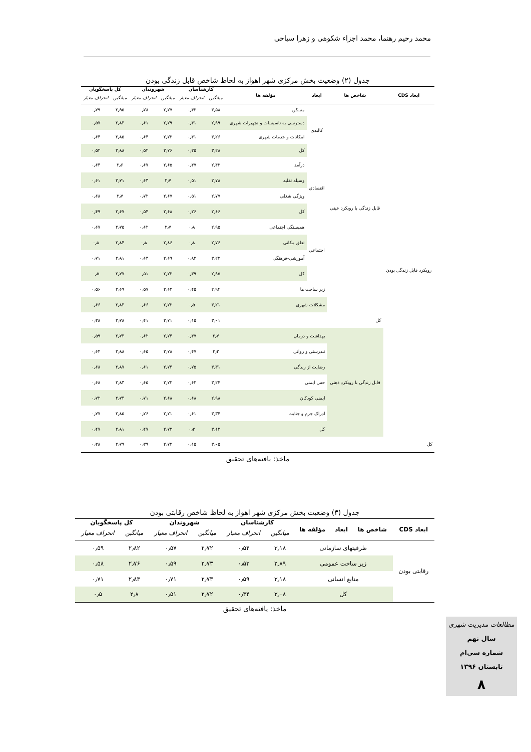محمد رحیم رهنما، محمد اجزاء شکوهی و زهرا سیاحی
جدول (۲) وضعیت بخش مرکزی شهر اهواز به لحاظ شاخص قابل زندگی بودن
| ابعاد CDS | شاخص ها | ابعاد | مؤلفه ها | کارشناسان | | شهروندان | | کل پاسخگویان | |
| --- | --- | --- | --- | --- | --- | --- | --- | --- | --- |
| | | | | میانگین | انحراف معیار | میانگین | انحراف معیار | میانگین | انحراف معیار |
| رویکرد قابل زندگی بودن | قابل زندگی با رویکرد عینی | کالبدی | مسکن | ۳٫۵۸ | ۰٫۴۳ | ۲٫۷۷ | ۰٫۷۸ | ۲٫۹۵ | ۰٫۷۹ |
| | | | دسترسی به تاسیسات و تجهیزات شهری | ۲٫۹۹ | ۰٫۴۱ | ۲٫۷۹ | ۰٫۶۱ | ۲٫۸۳ | ۰٫۵۷ |
| | | | امکانات و خدمات شهری | ۳٫۲۶ | ۰٫۴۱ | ۲٫۷۳ | ۰٫۶۴ | ۲٫۸۵ | ۰٫۶۴ |
| | | | کل | ۳٫۲۸ | ۰٫۲۵ | ۲٫۷۶ | ۰٫۵۲ | ۲٫۸۸ | ۰٫۵۲ |
| | | اقتصادی | درآمد | ۲٫۴۳ | ۰٫۴۷ | ۲٫۶۵ | ۰٫۶۷ | ۲٫۶ | ۰٫۶۴ |
| | | | وسیله نقلیه | ۲٫۷۸ | ۰٫۵۱ | ۲٫۷ | ۰٫۶۳ | ۲٫۷۱ | ۰٫۶۱ |
| | | | ویژگی شغلی | ۲٫۷۷ | ۰٫۵۱ | ۲٫۶۷ | ۰٫۷۲ | ۲٫۷ | ۰٫۶۸ |
| | | | کل | ۲٫۶۶ | ۰٫۲۶ | ۲٫۶۸ | ۰٫۵۴ | ۲٫۶۷ | ۰٫۴۹ |
| | | اجتماعی | همبستگی اجتماعی | ۲٫۹۵ | ۰٫۸ | ۲٫۷ | ۰٫۶۲ | ۲٫۷۵ | ۰٫۶۷ |
| | | | تعلق مکانی | ۲٫۷۶ | ۰٫۸ | ۲٫۸۶ | ۰٫۸ | ۲٫۸۴ | ۰٫۸ |
| | | | آموزشی-فرهنگی | ۳٫۲۲ | ۰٫۸۳ | ۲٫۶۹ | ۰٫۶۳ | ۲٫۸۱ | ۰٫۷۱ |
| | | | کل | ۲٫۹۵ | ۰٫۳۹ | ۲٫۷۳ | ۰٫۵۱ | ۲٫۷۷ | ۰٫۵ |
| | | زیر ساخت ها | | ۲٫۹۴ | ۰٫۴۵ | ۲٫۶۲ | ۰٫۵۷ | ۲٫۶۹ | ۰٫۵۶ |
| | | مشکلات شهری | | ۳٫۲۱ | ۰٫۵ | ۲٫۷۲ | ۰٫۶۶ | ۲٫۸۳ | ۰٫۶۶ |
| | کل | | | ۳٫۰۱ | ۰٫۱۵ | ۲٫۷۱ | ۰٫۴۱ | ۲٫۷۸ | ۰٫۳۸ |
| | قابل زندگی با رویکرد ذهنی | بهداشت و درمان | | ۲٫۷ | ۰٫۴۷ | ۲٫۷۴ | ۰٫۶۲ | ۲٫۷۳ | ۰٫۵۹ |
| | | تندرستی و روانی | | ۳٫۲ | ۰٫۴۷ | ۲٫۷۸ | ۰٫۶۵ | ۲٫۸۸ | ۰٫۶۴ |
| | | رضایت از زندگی | | ۳٫۳۱ | ۰٫۷۵ | ۲٫۷۴ | ۰٫۶۱ | ۲٫۸۷ | ۰٫۶۸ |
| | | حس ایمنی | | ۳٫۲۴ | ۰٫۶۳ | ۲٫۷۲ | ۰٫۶۵ | ۲٫۸۳ | ۰٫۶۸ |
| | | ایمنی کودکان | | ۲٫۹۸ | ۰٫۶۸ | ۲٫۶۸ | ۰٫۷۱ | ۲٫۷۴ | ۰٫۷۲ |
| | | ادراک جرم و جنایت | | ۳٫۳۴ | ۰٫۶۱ | ۲٫۷۱ | ۰٫۷۶ | ۲٫۸۵ | ۰٫۷۷ |
| | | کل | | ۳٫۱۳ | ۰٫۳ | ۲٫۷۳ | ۰٫۴۷ | ۲٫۸۱ | ۰٫۴۷ |
| کل | | | | ۳٫۰۵ | ۰٫۱۵ | ۲٫۷۲ | ۰٫۳۹ | ۲٫۷۹ | ۰٫۳۸ |
ماخذ: یافته‌های تحقیق
جدول (۳) وضعیت بخش مرکزی شهر اهواز به لحاظ شاخص رقابتی بودن
| ابعاد CDS | شاخص ها | ابعاد | مؤلفه ها | کارشناسان | | شهروندان | | کل پاسخگویان | |
| --- | --- | --- | --- | --- | --- | --- | --- | --- | --- |
| | | | | میانگین | انحراف معیار | میانگین | انحراف معیار | میانگین | انحراف معیار |
| رقابتی بودن | ظرفیتهای سازمانی | | | ۳٫۱۸ | ۰٫۵۴ | ۲٫۷۲ | ۰٫۵۷ | ۲٫۸۲ | ۰٫۵۹ |
| | زیر ساخت عمومی | | | ۲٫۸۹ | ۰٫۵۳ | ۲٫۷۳ | ۰٫۵۹ | ۲٫۷۶ | ۰٫۵۸ |
| | منابع انسانی | | | ۳٫۱۸ | ۰٫۵۹ | ۲٫۷۳ | ۰٫۷۱ | ۲٫۸۳ | ۰٫۷۱ |
| | کل | | | ۳٫۰۸ | ۰٫۳۴ | ۲٫۷۲ | ۰٫۵۱ | ۲٫۸ | ۰٫۵ |
ماخذ: یافته‌های تحقیق
مطالعات مدیریت شهری
سال نهم
شماره سی‌ام
تابستان ۱۳۹۶
۸